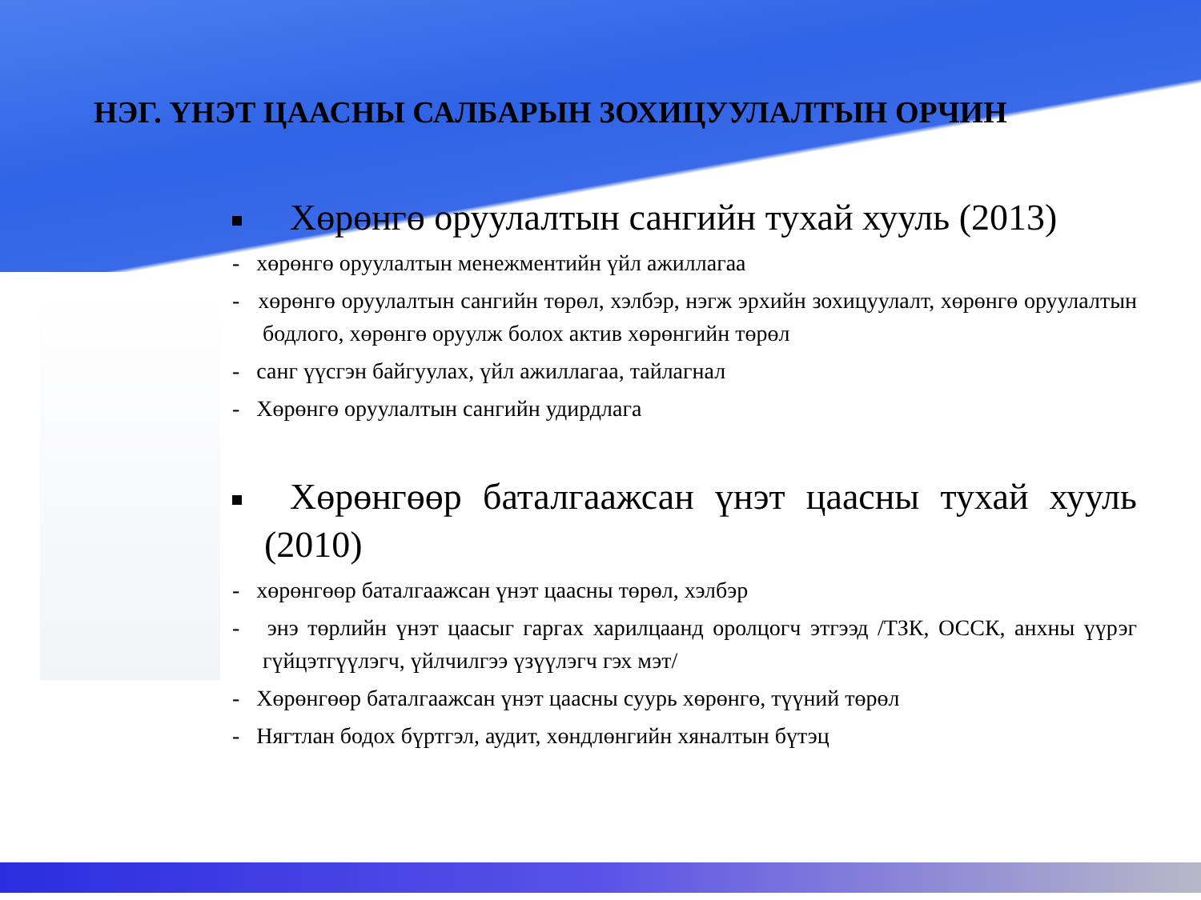НЭГ. ҮНЭТ ЦААСНЫ САЛБАРЫН ЗОХИЦУУЛАЛТЫН ОРЧИН
Хөрөнгө оруулалтын сангийн тухай хууль (2013)
- хөрөнгө оруулалтын менежментийн үйл ажиллагаа
- хөрөнгө оруулалтын сангийн төрөл, хэлбэр, нэгж эрхийн зохицуулалт, хөрөнгө оруулалтын бодлого, хөрөнгө оруулж болох актив хөрөнгийн төрөл
- санг үүсгэн байгуулах, үйл ажиллагаа, тайлагнал
- Хөрөнгө оруулалтын сангийн удирдлага
Хөрөнгөөр баталгаажсан үнэт цаасны тухай хууль (2010)
- хөрөнгөөр баталгаажсан үнэт цаасны төрөл, хэлбэр
- энэ төрлийн үнэт цаасыг гаргах харилцаанд оролцогч этгээд /ТЗК, ОССК, анхны үүрэг гүйцэтгүүлэгч, үйлчилгээ үзүүлэгч гэх мэт/
- Хөрөнгөөр баталгаажсан үнэт цаасны суурь хөрөнгө, түүний төрөл
- Нягтлан бодох бүртгэл, аудит, хөндлөнгийн хяналтын бүтэц